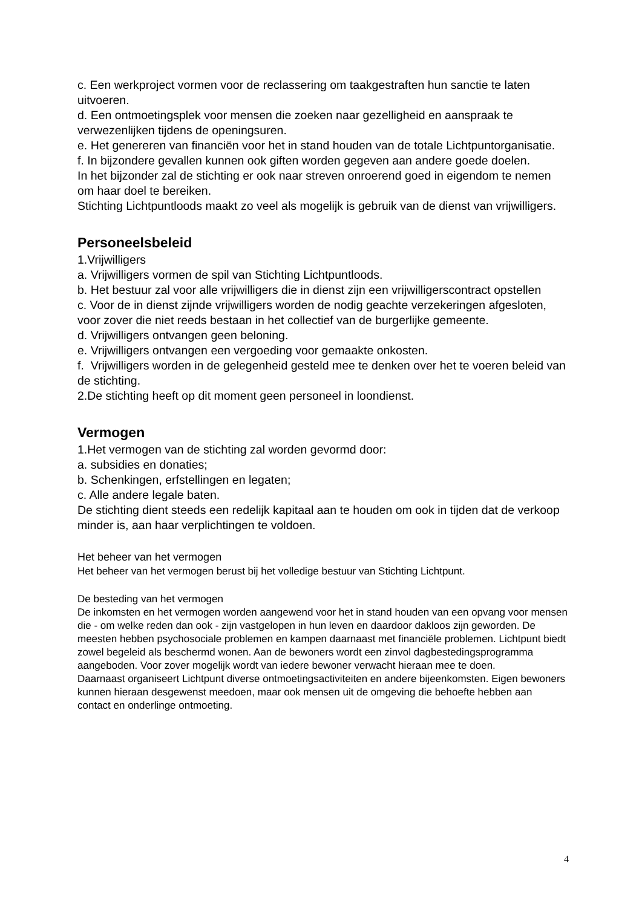c. Een werkproject vormen voor de reclassering om taakgestraften hun sanctie te laten uitvoeren.
d. Een ontmoetingsplek voor mensen die zoeken naar gezelligheid en aanspraak te verwezenlijken tijdens de openingsuren.
e. Het genereren van financiën voor het in stand houden van de totale Lichtpuntorganisatie.
f. In bijzondere gevallen kunnen ook giften worden gegeven aan andere goede doelen.
In het bijzonder zal de stichting er ook naar streven onroerend goed in eigendom te nemen om haar doel te bereiken.
Stichting Lichtpuntloods maakt zo veel als mogelijk is gebruik van de dienst van vrijwilligers.
Personeelsbeleid
1.Vrijwilligers
a. Vrijwilligers vormen de spil van Stichting Lichtpuntloods.
b. Het bestuur zal voor alle vrijwilligers die in dienst zijn een vrijwilligerscontract opstellen
c. Voor de in dienst zijnde vrijwilligers worden de nodig geachte verzekeringen afgesloten, voor zover die niet reeds bestaan in het collectief van de burgerlijke gemeente.
d. Vrijwilligers ontvangen geen beloning.
e. Vrijwilligers ontvangen een vergoeding voor gemaakte onkosten.
f. Vrijwilligers worden in de gelegenheid gesteld mee te denken over het te voeren beleid van de stichting.
2.De stichting heeft op dit moment geen personeel in loondienst.
Vermogen
1.Het vermogen van de stichting zal worden gevormd door:
a. subsidies en donaties;
b. Schenkingen, erfstellingen en legaten;
c. Alle andere legale baten.
De stichting dient steeds een redelijk kapitaal aan te houden om ook in tijden dat de verkoop minder is, aan haar verplichtingen te voldoen.
Het beheer van het vermogen
Het beheer van het vermogen berust bij het volledige bestuur van Stichting Lichtpunt.
De besteding van het vermogen
De inkomsten en het vermogen worden aangewend voor het in stand houden van een opvang voor mensen die - om welke reden dan ook - zijn vastgelopen in hun leven en daardoor dakloos zijn geworden. De meesten hebben psychosociale problemen en kampen daarnaast met financiële problemen. Lichtpunt biedt zowel begeleid als beschermd wonen. Aan de bewoners wordt een zinvol dagbestedingsprogramma aangeboden. Voor zover mogelijk wordt van iedere bewoner verwacht hieraan mee te doen.
Daarnaast organiseert Lichtpunt diverse ontmoetingsactiviteiten en andere bijeenkomsten. Eigen bewoners kunnen hieraan desgewenst meedoen, maar ook mensen uit de omgeving die behoefte hebben aan contact en onderlinge ontmoeting.
4